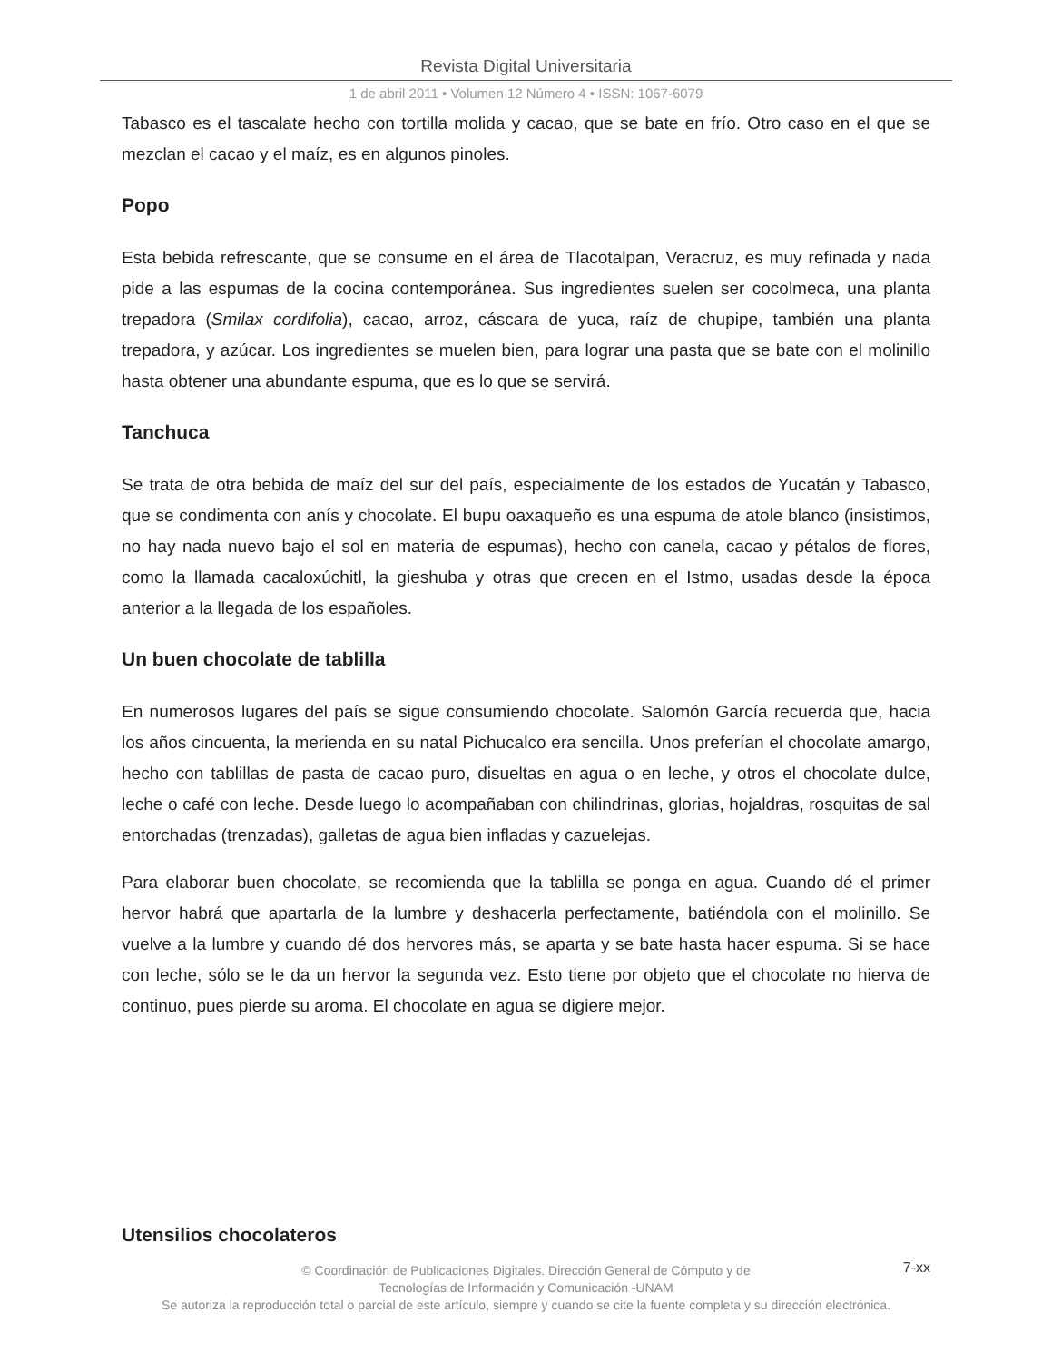Revista Digital Universitaria
1 de abril 2011 • Volumen 12 Número 4 • ISSN: 1067-6079
Tabasco es el tascalate hecho con tortilla molida y cacao, que se bate en frío. Otro caso en el que se mezclan el cacao y el maíz, es en algunos pinoles.
Popo
Esta bebida refrescante, que se consume en el área de Tlacotalpan, Veracruz, es muy refinada y nada pide a las espumas de la cocina contemporánea. Sus ingredientes suelen ser cocolmeca, una planta trepadora (Smilax cordifolia), cacao, arroz, cáscara de yuca, raíz de chupipe, también una planta trepadora, y azúcar. Los ingredientes se muelen bien, para lograr una pasta que se bate con el molinillo hasta obtener una abundante espuma, que es lo que se servirá.
Tanchuca
Se trata de otra bebida de maíz del sur del país, especialmente de los estados de Yucatán y Tabasco, que se condimenta con anís y chocolate. El bupu oaxaqueño es una espuma de atole blanco (insistimos, no hay nada nuevo bajo el sol en materia de espumas), hecho con canela, cacao y pétalos de flores, como la llamada cacaloxúchitl, la gieshuba y otras que crecen en el Istmo, usadas desde la época anterior a la llegada de los españoles.
Un buen chocolate de tablilla
En numerosos lugares del país se sigue consumiendo chocolate. Salomón García recuerda que, hacia los años cincuenta, la merienda en su natal Pichucalco era sencilla. Unos preferían el chocolate amargo, hecho con tablillas de pasta de cacao puro, disueltas en agua o en leche, y otros el chocolate dulce, leche o café con leche. Desde luego lo acompañaban con chilindrinas, glorias, hojaldras, rosquitas de sal entorchadas (trenzadas), galletas de agua bien infladas y cazuelejas.
Para elaborar buen chocolate, se recomienda que la tablilla se ponga en agua. Cuando dé el primer hervor habrá que apartarla de la lumbre y deshacerla perfectamente, batiéndola con el molinillo. Se vuelve a la lumbre y cuando dé dos hervores más, se aparta y se bate hasta hacer espuma. Si se hace con leche, sólo se le da un hervor la segunda vez. Esto tiene por objeto que el chocolate no hierva de continuo, pues pierde su aroma. El chocolate en agua se digiere mejor.
Utensilios chocolateros
7-xx
© Coordinación de Publicaciones Digitales. Dirección General de Cómputo y de
Tecnologías de Información y Comunicación -UNAM
Se autoriza la reproducción total o parcial de este artículo, siempre y cuando se cite la fuente completa y su dirección electrónica.